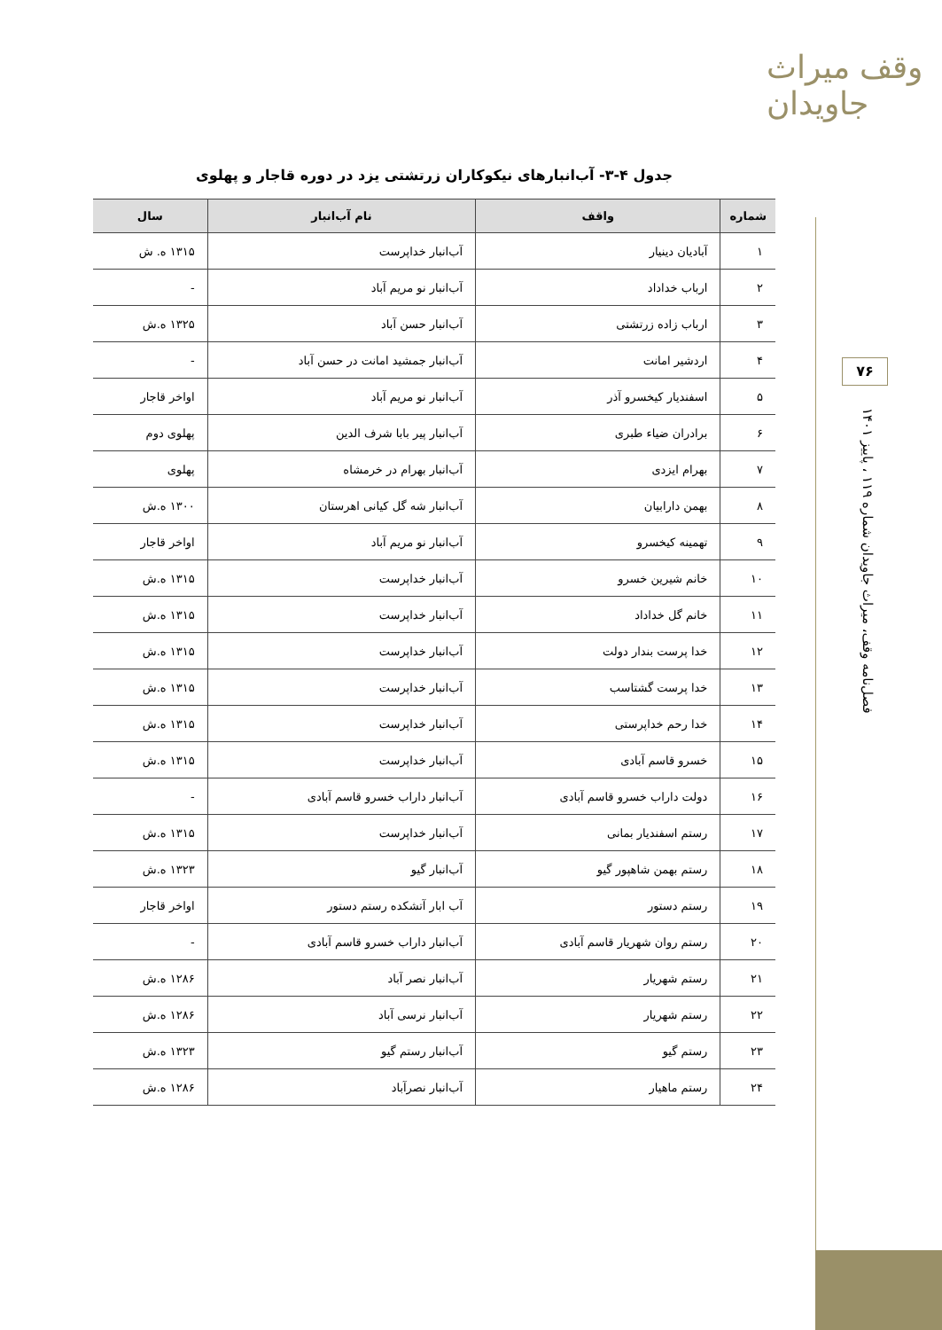وقف میراث جاویدان
۷۶
فصل‌نامه وقف، میراث جاویدان شماره ۱۱۹ ، پاییز ۱۴۰۱
جدول ۴-۳- آب‌انبارهای نیکوکاران زرتشتی یزد در دوره قاجار و پهلوی
| شماره | واقف | نام آب‌انبار | سال |
| --- | --- | --- | --- |
| ۱ | آبادیان دینیار | آب‌انبار خداپرست | ۱۳۱۵ ه. ش |
| ۲ | ارباب خداداد | آب‌انبار نو مریم آباد | - |
| ۳ | ارباب زاده زرتشتی | آب‌انبار حسن آباد | ۱۳۲۵ ه.ش |
| ۴ | اردشیر امانت | آب‌انبار جمشید امانت در حسن آباد | - |
| ۵ | اسفندیار کیخسرو آذر | آب‌انبار نو مریم آباد | اواخر قاجار |
| ۶ | برادران ضیاء طبری | آب‌انبار پیر بابا شرف الدین | پهلوی دوم |
| ۷ | بهرام ایزدی | آب‌انبار بهرام در خرمشاه | پهلوی |
| ۸ | بهمن دارابیان | آب‌انبار شه گل کیانی اهرستان | ۱۳۰۰ ه.ش |
| ۹ | تهمینه کیخسرو | آب‌انبار نو مریم آباد | اواخر قاجار |
| ۱۰ | خانم شیرین خسرو | آب‌انبار خداپرست | ۱۳۱۵ ه.ش |
| ۱۱ | خانم گل خداداد | آب‌انبار خداپرست | ۱۳۱۵ ه.ش |
| ۱۲ | خدا پرست بندار دولت | آب‌انبار خداپرست | ۱۳۱۵ ه.ش |
| ۱۳ | خدا پرست گشتاسب | آب‌انبار خداپرست | ۱۳۱۵ ه.ش |
| ۱۴ | خدا رحم خداپرستی | آب‌انبار خداپرست | ۱۳۱۵ ه.ش |
| ۱۵ | خسرو قاسم آبادی | آب‌انبار خداپرست | ۱۳۱۵ ه.ش |
| ۱۶ | دولت داراب خسرو قاسم آبادی | آب‌انبار داراب خسرو قاسم آبادی | - |
| ۱۷ | رستم اسفندیار بمانی | آب‌انبار خداپرست | ۱۳۱۵ ه.ش |
| ۱۸ | رستم بهمن شاهپور گیو | آب‌انبار گیو | ۱۳۲۳ ه.ش |
| ۱۹ | رستم دستور | آب ابار آتشکده رستم دستور | اواخر قاجار |
| ۲۰ | رستم روان شهریار قاسم آبادی | آب‌انبار داراب خسرو قاسم آبادی | - |
| ۲۱ | رستم شهریار | آب‌انبار نصر آباد | ۱۲۸۶ ه.ش |
| ۲۲ | رستم شهریار | آب‌انبار نرسی آباد | ۱۲۸۶ ه.ش |
| ۲۳ | رستم گیو | آب‌انبار رستم گیو | ۱۳۲۳ ه.ش |
| ۲۴ | رستم ماهیار | آب‌انبار نصرآباد | ۱۲۸۶ ه.ش |